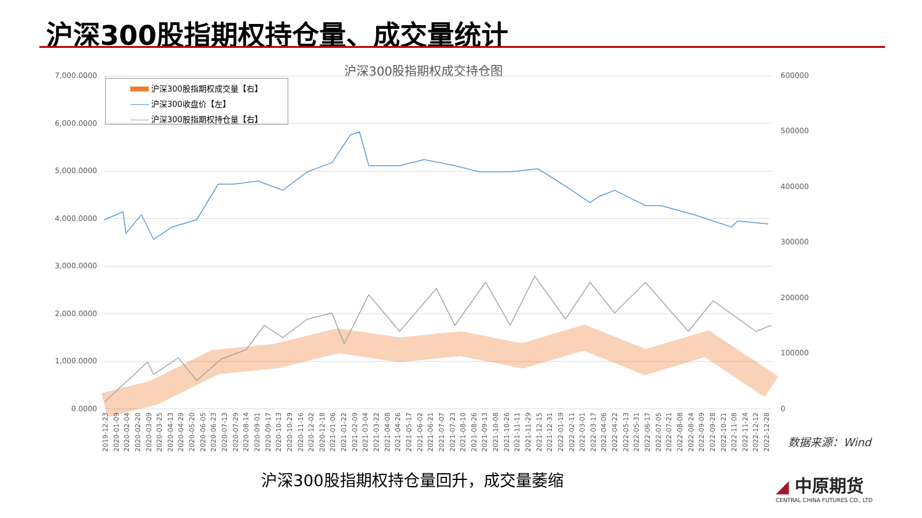沪深300股指期权持仓量、成交量统计
沪深300股指期权成交持仓图
沪深300股指期权成交量【右】
沪深300收盘价【左】
沪深300股指期权持仓量【右】
7,000.0000
6,000.0000
5,000.0000
4,000.0000
3,000.0000
2,000.0000
1,000.0000
0.0000
600000
500000
400000
300000
200000
100000
0
2019-12-23 2020-01-09 2020-02-04 2020-02-20 2020-03-09 2020-03-25 2020-04-13 2020-04-29 2020-05-20 2020-06-05 2020-06-23 2020-07-13 2020-07-29 2020-08-14 2020-09-01 2020-09-17 2020-10-13 2020-10-29 2020-11-16 2020-12-02 2020-12-18 2021-01-06 2021-01-22 2021-02-09 2021-03-04 2021-03-22 2021-04-08 2021-04-26 2021-05-17 2021-06-02 2021-06-21 2021-07-07 2021-07-23 2021-08-10 2021-08-26 2021-09-13 2021-10-08 2021-10-26 2021-11-11 2021-11-29 2021-12-15 2021-12-31 2022-01-19 2022-02-11 2022-03-01 2022-03-17 2022-04-06 2022-04-22 2022-05-13 2022-05-31 2022-06-17 2022-07-05 2022-07-21 2022-08-08 2022-08-24 2022-09-09 2022-09-28 2022-10-21 2022-11-08 2022-11-24 2022-12-12 2022-12-28
数据来源：Wind
沪深300股指期权持仓量回升，成交量萎缩
◢ 中原期货
CENTRAL CHINA FUTURES CO., LTD